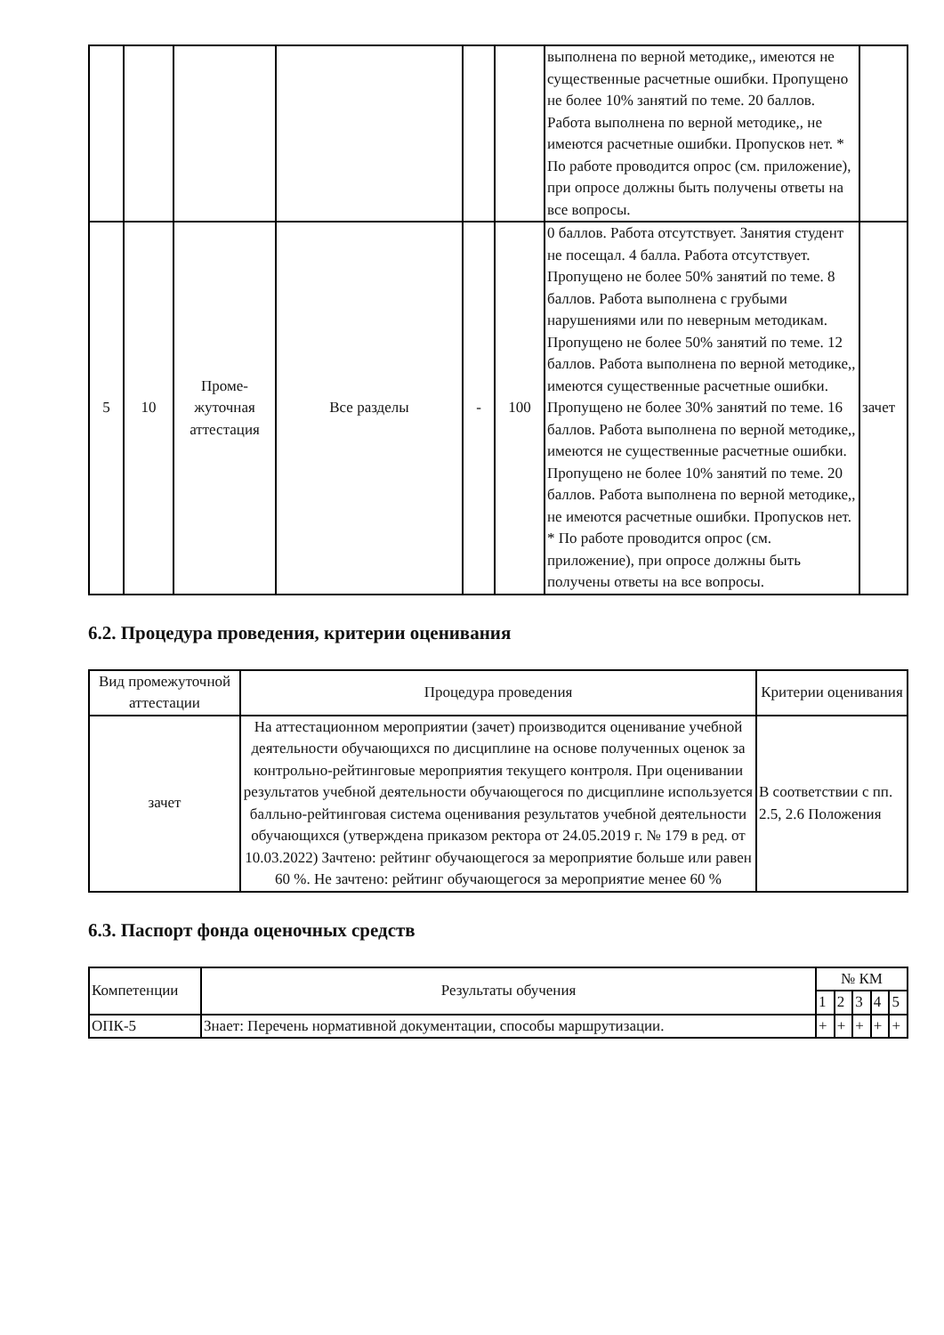| | | | | | | выполнена по верной методике,, имеются не существенные расчетные ошибки. Пропущено не более 10% занятий по теме. 20 баллов. Работа выполнена по верной методике,, не имеются расчетные ошибки. Пропусков нет. * По работе проводится опрос (см. приложение), при опросе должны быть получены ответы на все вопросы. | |
| 5 | 10 | Проме-жуточная аттестация | Все разделы | - | 100 | 0 баллов. Работа отсутствует. Занятия студент не посещал. 4 балла. Работа отсутствует. Пропущено не более 50% занятий по теме. 8 баллов. Работа выполнена с грубыми нарушениями или по неверным методикам. Пропущено не более 50% занятий по теме. 12 баллов. Работа выполнена по верной методике,, имеются существенные расчетные ошибки. Пропущено не более 30% занятий по теме. 16 баллов. Работа выполнена по верной методике,, имеются не существенные расчетные ошибки. Пропущено не более 10% занятий по теме. 20 баллов. Работа выполнена по верной методике,, не имеются расчетные ошибки. Пропусков нет. * По работе проводится опрос (см. приложение), при опросе должны быть получены ответы на все вопросы. | зачет |
6.2. Процедура проведения, критерии оценивания
| Вид промежуточной аттестации | Процедура проведения | Критерии оценивания |
| --- | --- | --- |
| зачет | На аттестационном мероприятии (зачет) производится оценивание учебной деятельности обучающихся по дисциплине на основе полученных оценок за контрольно-рейтинговые мероприятия текущего контроля. При оценивании результатов учебной деятельности обучающегося по дисциплине используется балльно-рейтинговая система оценивания результатов учебной деятельности обучающихся (утверждена приказом ректора от 24.05.2019 г. № 179 в ред. от 10.03.2022) Зачтено: рейтинг обучающегося за мероприятие больше или равен 60 %. Не зачтено: рейтинг обучающегося за мероприятие менее 60 % | В соответствии с пп. 2.5, 2.6 Положения |
6.3. Паспорт фонда оценочных средств
| Компетенции | Результаты обучения | № КМ | | | | |
| --- | --- | --- | --- | --- | --- | --- |
| | | 1 | 2 | 3 | 4 | 5 |
| ОПК-5 | Знает: Перечень нормативной документации, способы маршрутизации. | + | + | + | + | + |